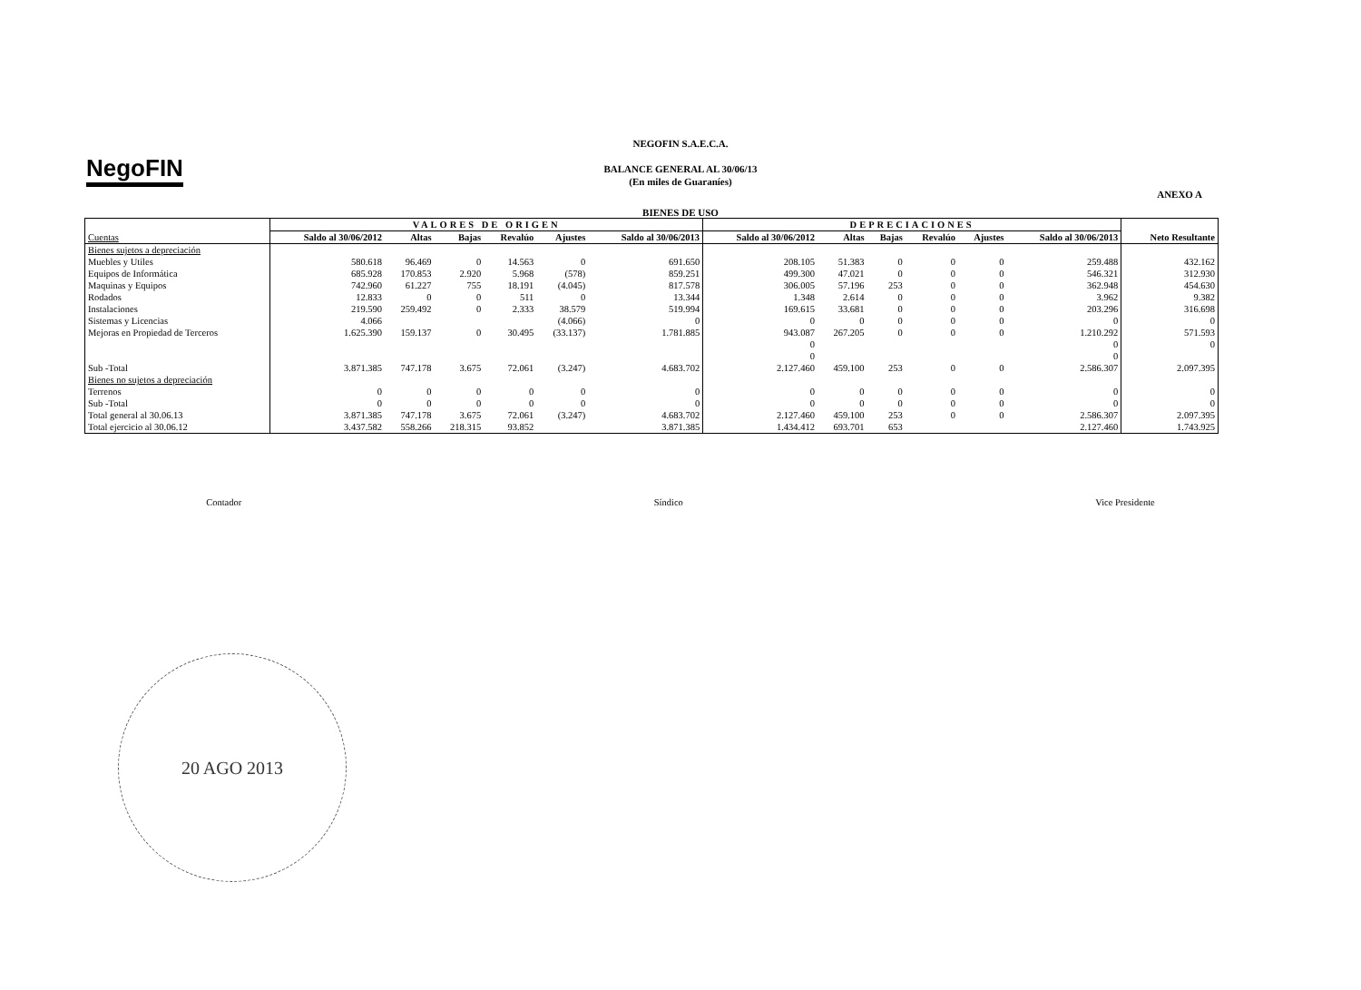NegoFIN
NEGOFIN S.A.E.C.A.
BALANCE GENERAL AL 30/06/13
(En miles de Guaraníes)
ANEXO A
BIENES DE USO
| | VALORES DE ORIGEN | | | | | | DEPRECIACIONES | | | | | | |
| --- | --- | --- | --- | --- | --- | --- | --- | --- | --- | --- | --- | --- | --- |
| Cuentas | Saldo al 30/06/2012 | Altas | Bajas | Revalúo | Ajustes | Saldo al 30/06/2013 | Saldo al 30/06/2012 | Altas | Bajas | Revalúo | Ajustes | Saldo al 30/06/2013 | Neto Resultante |
| Bienes sujetos a depreciación | | | | | | | | | | | | | |
| Muebles y Utiles | 580.618 | 96.469 | 0 | 14.563 | 0 | 691.650 | 208.105 | 51.383 | 0 | 0 | 0 | 259.488 | 432.162 |
| Equipos de Informática | 685.928 | 170.853 | 2.920 | 5.968 | (578) | 859.251 | 499.300 | 47.021 | 0 | 0 | 0 | 546.321 | 312.930 |
| Maquinas y Equipos | 742.960 | 61.227 | 755 | 18.191 | (4.045) | 817.578 | 306.005 | 57.196 | 253 | 0 | 0 | 362.948 | 454.630 |
| Rodados | 12.833 | 0 | 0 | 511 | 0 | 13.344 | 1.348 | 2.614 | 0 | 0 | 0 | 3.962 | 9.382 |
| Instalaciones | 219.590 | 259.492 | 0 | 2.333 | 38.579 | 519.994 | 169.615 | 33.681 | 0 | 0 | 0 | 203.296 | 316.698 |
| Sistemas y Licencias | 4.066 | | | | (4.066) | 0 | 0 | 0 | 0 | 0 | 0 | 0 | 0 |
| Mejoras en Propiedad de Terceros | 1.625.390 | 159.137 | 0 | 30.495 | (33.137) | 1.781.885 | 943.087 | 267.205 | 0 | 0 | 0 | 1.210.292 | 571.593 |
| | | | | | | | 0 | | | | | 0 | 0 |
| | | | | | | | 0 | | | | | 0 | |
| Sub -Total | 3.871.385 | 747.178 | 3.675 | 72.061 | (3.247) | 4.683.702 | 2.127.460 | 459.100 | 253 | 0 | 0 | 2.586.307 | 2.097.395 |
| Bienes no sujetos a depreciación | | | | | | | | | | | | | |
| Terrenos | 0 | 0 | 0 | 0 | 0 | 0 | 0 | 0 | 0 | 0 | 0 | 0 | 0 |
| Sub -Total | 0 | 0 | 0 | 0 | 0 | 0 | 0 | 0 | 0 | 0 | 0 | 0 | 0 |
| Total general al 30.06.13 | 3.871.385 | 747.178 | 3.675 | 72.061 | (3.247) | 4.683.702 | 2.127.460 | 459.100 | 253 | 0 | 0 | 2.586.307 | 2.097.395 |
| Total ejercicio al 30.06.12 | 3.437.582 | 558.266 | 218.315 | 93.852 | | 3.871.385 | 1.434.412 | 693.701 | 653 | | | 2.127.460 | 1.743.925 |
Contador Síndico Vice Presidente
20 AGO 2013